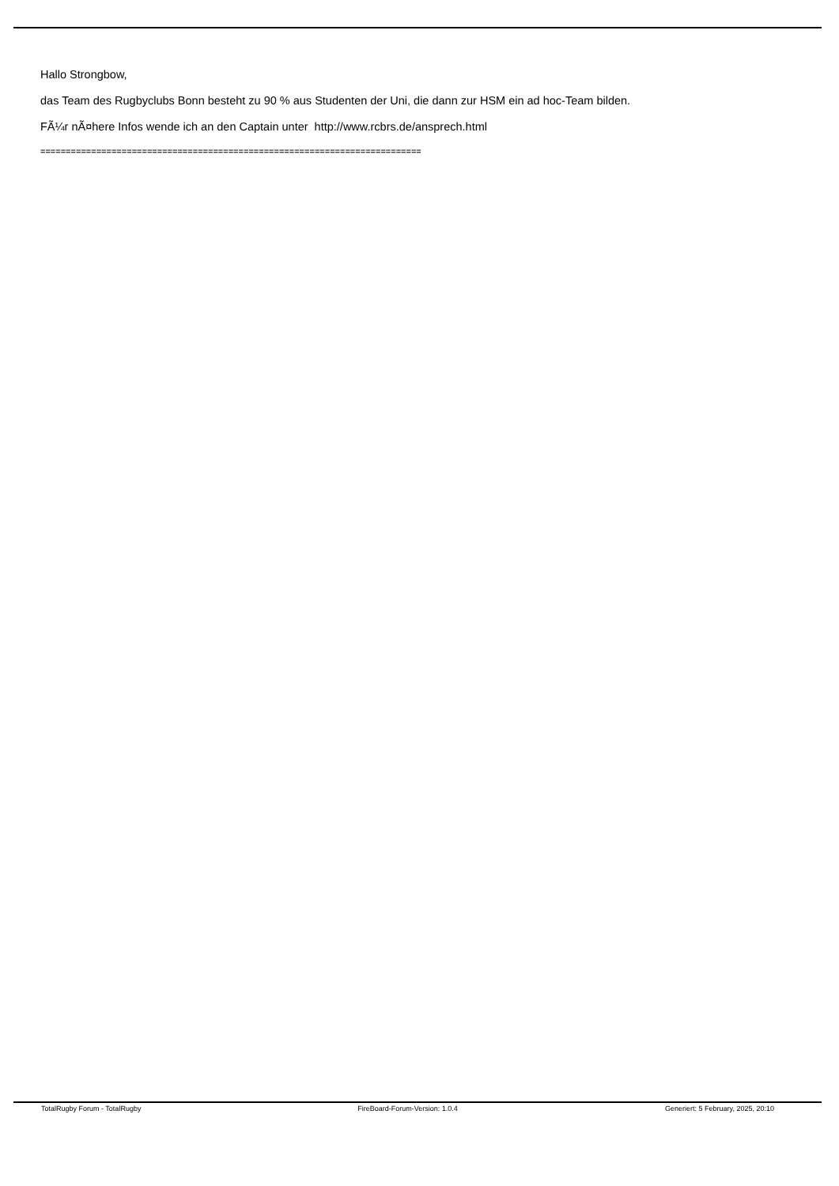Hallo Strongbow,
das Team des Rugbyclubs Bonn besteht zu 90 % aus Studenten der Uni, die dann zur HSM ein ad hoc-Team bilden.
FÃ¼r nÃ¤here Infos wende ich an den Captain unter http://www.rcbrs.de/ansprech.html
===========================================================================
TotalRugby Forum - TotalRugby FireBoard-Forum-Version: 1.0.4 Generiert: 5 February, 2025, 20:10